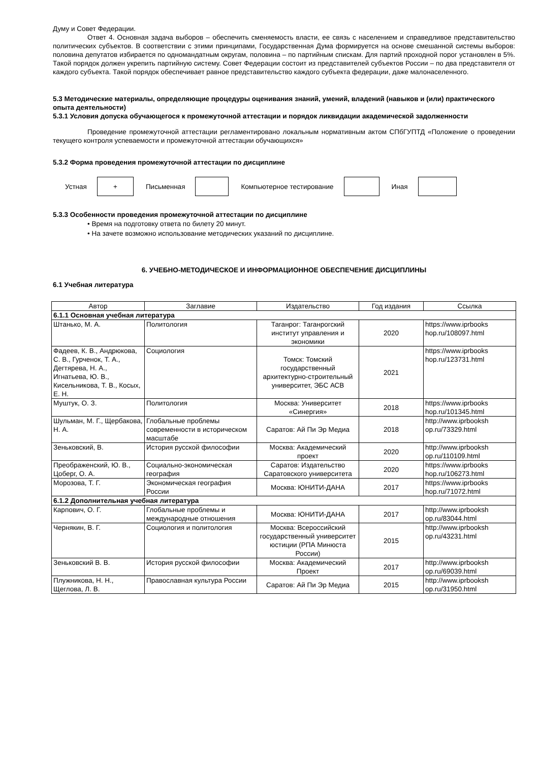Думу и Совет Федерации.
Ответ 4. Основная задача выборов – обеспечить сменяемость власти, ее связь с населением и справедливое представительство политических субъектов. В соответствии с этими принципами, Государственная Дума формируется на основе смешанной системы выборов: половина депутатов избирается по одномандатным округам, половина – по партийным спискам. Для партий проходной порог установлен в 5%. Такой порядок должен укрепить партийную систему. Совет Федерации состоит из представителей субъектов России – по два представителя от каждого субъекта. Такой порядок обеспечивает равное представительство каждого субъекта федерации, даже малонаселенного.
5.3 Методические материалы, определяющие процедуры оценивания знаний, умений, владений (навыков и (или) практического опыта деятельности)
5.3.1 Условия допуска обучающегося к промежуточной аттестации и порядок ликвидации академической задолженности
Проведение промежуточной аттестации регламентировано локальным нормативным актом СПбГУПТД «Положение о проведении текущего контроля успеваемости и промежуточной аттестации обучающихся»
5.3.2 Форма проведения промежуточной аттестации по дисциплине
Устная
+
Письменная Компьютерное тестирование Иная
5.3.3 Особенности проведения промежуточной аттестации по дисциплине
• Время на подготовку ответа по билету 20 минут.
• На зачете возможно использование методических указаний по дисциплине.
6. УЧЕБНО-МЕТОДИЧЕСКОЕ И ИНФОРМАЦИОННОЕ ОБЕСПЕЧЕНИЕ ДИСЦИПЛИНЫ
6.1 Учебная литература
| Автор | Заглавие | Издательство | Год издания | Ссылка |
| --- | --- | --- | --- | --- |
| 6.1.1 Основная учебная литература | | | | |
| Штанько, М. А. | Политология | Таганрог: Таганрогский институт управления и экономики | 2020 | https://www.iprbooks hop.ru/108097.html |
| Фадеев, К. В., Андрюкова, С. В., Гурченок, Т. А., Дегтярева, Н. А., Игнатьева, Ю. В., Кисельникова, Т. В., Косых, Е. Н. | Социология | Томск: Томский государственный архитектурно-строительный университет, ЭБС АСВ | 2021 | https://www.iprbooks hop.ru/123731.html |
| Муштук, О. З. | Политология | Москва: Университет «Синергия» | 2018 | https://www.iprbooks hop.ru/101345.html |
| Шульман, М. Г., Щербакова, Н. А. | Глобальные проблемы современности в историческом масштабе | Саратов: Ай Пи Эр Медиа | 2018 | http://www.iprbooksh op.ru/73329.html |
| Зеньковский, В. | История русской философии | Москва: Академический проект | 2020 | http://www.iprbooksh op.ru/110109.html |
| Преображенский, Ю. В., Цоберг, О. А. | Социально-экономическая география | Саратов: Издательство Саратовского университета | 2020 | https://www.iprbooks hop.ru/106273.html |
| Морозова, Т. Г. | Экономическая география России | Москва: ЮНИТИ-ДАНА | 2017 | https://www.iprbooks hop.ru/71072.html |
| 6.1.2 Дополнительная учебная литература | | | | |
| Карпович, О. Г. | Глобальные проблемы и международные отношения | Москва: ЮНИТИ-ДАНА | 2017 | http://www.iprbooksh op.ru/83044.html |
| Чернякин, В. Г. | Социология и политология | Москва: Всероссийский государственный университет юстиции (РПА Минюста России) | 2015 | http://www.iprbooksh op.ru/43231.html |
| Зеньковский В. В. | История русской философии | Москва: Академический Проект | 2017 | http://www.iprbooksh op.ru/69039.html |
| Плужникова, Н. Н., Щеглова, Л. В. | Православная культура России | Саратов: Ай Пи Эр Медиа | 2015 | http://www.iprbooksh op.ru/31950.html |